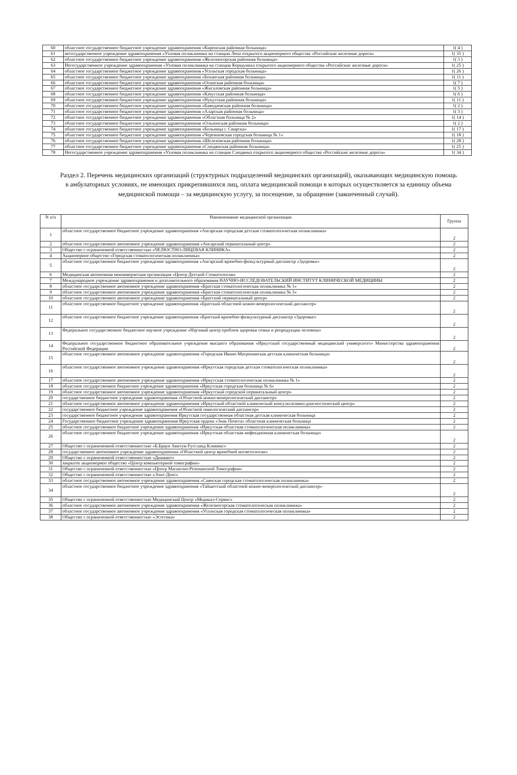| 60 | областное государственное бюджетное учреждение здравоохранения «Киренская районная больница» | 1( 4 ) |
| 61 | негосударственное учреждение здравоохранения «Узловая поликлиника на станции Лена открытого акционерного общества «Российские железные дороги» | 1( 35 ) |
| 62 | областное государственное бюджетное учреждение здравоохранения «Железногорская районная больница» | 1( 3 ) |
| 63 | Негосударственное учреждение здравоохранения «Узловая поликлиника на станции Коршуниха открытого акционерного общества «Российские железные дороги» | 1( 25 ) |
| 64 | областное государственное бюджетное учреждение здравоохранения «Усольская городская больница» | 1( 26 ) |
| 65 | областное государственное бюджетное учреждение здравоохранения «Боханская районная больница» | 1( 11 ) |
| 66 | областное государственное бюджетное учреждение здравоохранения «Осинская районная больница» | 1( 7 ) |
| 67 | областное государственное бюджетное учреждение здравоохранения «Жигаловская районная больница» | 1( 5 ) |
| 68 | областное государственное бюджетное учреждение здравоохранения «Качугская районная больница» | 1( 6 ) |
| 69 | областное государственное бюджетное учреждение здравоохранения «Нукутская районная больница» | 1( 11 ) |
| 70 | областное государственное бюджетное учреждение здравоохранения «Баяндаевская районная больница» | 1( 2 ) |
| 71 | областное государственное бюджетное учреждение здравоохранения «Аларская районная больница» | 1( 3 ) |
| 72 | областное государственное бюджетное учреждение здравоохранения «Областная больница № 2» | 1( 14 ) |
| 73 | областное государственное бюджетное учреждение здравоохранения «Ольхонская районная больница» | 1( 2 ) |
| 74 | областное государственное бюджетное учреждение здравоохранения «Больница г. Свирска» | 1( 17 ) |
| 75 | областное государственное бюджетное учреждение здравоохранения «Черемховская городская больница № 1» | 1( 18 ) |
| 76 | областное государственное бюджетное учреждение здравоохранения «Шелеховская районная больница» | 1( 28 ) |
| 77 | областное государственное бюджетное учреждение здравоохранения «Слюдянская районная больница» | 1( 25 ) |
| 78 | Негосударственное учреждение здравоохранения «Узловая поликлиника на станции Слюдянка открытого акционерного общества «Российские железные дороги» | 1( 34 ) |
Раздел 2. Перечень медицинских организаций (структурных подразделений медицинских организаций), оказывающих медицинскую помощь в амбулаторных условиях, не имеющих прикрепившихся лиц, оплата медицинской помощи в которых осуществляется за единицу объема медицинской помощи – за медицинскую услугу, за посещение, за обращение (законченный случай).
| N п/п | Наименование медицинской организации | Группа |
| --- | --- | --- |
| 1 | областное государственное бюджетное учреждение здравоохранения «Ангарская городская детская стоматологическая поликлиника» | 2 |
| 2 | областное государственное автономное учреждение здравоохранения «Ангарский перинатальный центр» | 2 |
| 3 | Общество с ограниченной ответственностью «ЧЕЛЮСТНО-ЛИЦЕВАЯ КЛИНИКА» | 2 |
| 4 | Акционерное общество «Городская стоматологическая поликлиника» | 2 |
| 5 | областное государственное бюджетное учреждение здравоохранения «Ангарский врачебно-физкультурный диспансер «Здоровье» | 2 |
| 6 | Медицинская автономная некоммерческая организация «Центр Детской Стоматологии» | 2 |
| 7 | Международное учреждение здравоохранения и дополнительного образования НАУЧНО-ИССЛЕДОВАТЕЛЬСКИЙ ИНСТИТУТ КЛИНИЧЕСКОЙ МЕДИЦИНЫ | 2 |
| 8 | областное государственное автономное учреждение здравоохранения «Братская стоматологическая поликлиника № 1» | 2 |
| 9 | областное государственное автономное учреждение здравоохранения «Братская стоматологическая поликлиника № 3» | 2 |
| 10 | областное государственное автономное учреждение здравоохранения «Братский перинатальный центр» | 2 |
| 11 | областное государственное бюджетное учреждение здравоохранения «Братский областной кожно-венерологический диспансер» | 2 |
| 12 | областное государственное бюджетное учреждение здравоохранения «Братский врачебно-физкультурный диспансер «Здоровье» | 2 |
| 13 | Федеральное государственное бюджетное научное учреждение «Научный центр проблем здоровья семьи и репродукции человека» | 2 |
| 14 | Федеральное государственное бюджетное образовательное учреждение высшего образования «Иркутский государственный медицинский университет» Министерства здравоохранения Российской Федерации | 2 |
| 15 | областное государственное автономное учреждение здравоохранения «Городская Ивано-Матренинская детская клиническая больница» | 2 |
| 16 | областное государственное автономное учреждение здравоохранения «Иркутская городская детская стоматологическая поликлиника» | 2 |
| 17 | областное государственное автономное учреждение здравоохранения «Иркутская стоматологическая поликлиника № 1» | 2 |
| 18 | областное государственное бюджетное учреждение здравоохранения «Иркутская городская больница № 6» | 2 |
| 19 | областное государственное автономное учреждение здравоохранения «Иркутский городской перинатальный центр» | 2 |
| 20 | государственное бюджетное учреждение здравоохранения «Областной кожно-венерологический диспансер» | 2 |
| 21 | областное государственное автономное учреждение здравоохранения «Иркутский областной клинический консультативно-диагностический центр» | 2 |
| 22 | государственное бюджетное учреждение здравоохранения «Областной онкологический диспансер» | 2 |
| 23 | государственное бюджетное учреждение здравоохранения Иркутская государственная областная детская клиническая больница | 2 |
| 24 | Государственное бюджетное учреждение здравоохранения Иркутская ордена «Знак Почета» областная клиническая больница | 2 |
| 25 | областное государственное бюджетное учреждение здравоохранения «Иркутская областная стоматологическая поликлиника» | 2 |
| 26 | областное государственное бюджетное учреждение здравоохранения «Иркутская областная инфекционная клиническая больница» | 2 |
| 27 | Общество с ограниченной ответственностью «Б.Браун Авитум Руссланд Клиникс» | 2 |
| 28 | государственное автономное учреждение здравоохранения «Областной центр врачебной косметологии» | 2 |
| 29 | Общество с ограниченной ответственностью «Диамант» | 2 |
| 30 | закрытое акционерное общество «Центр компьютерной томографии» | 2 |
| 31 | Общество с ограниченной ответственностью «Центр Магнитно-Резонансной Томографии» | 2 |
| 32 | Общество с ограниченной ответственностью «Элит-Дент» | 2 |
| 33 | областное государственное автономное учреждение здравоохранения «Саянская городская стоматологическая поликлиника» | 2 |
| 34 | областное государственное бюджетное учреждение здравоохранения «Тайшетский областной кожно-венерологический диспансер» | 2 |
| 35 | Общество с ограниченной ответственностью Медицинский Центр «Медикал-Сервис» | 2 |
| 36 | областное государственное автономное учреждение здравоохранения «Железногорская стоматологическая поликлиника» | 2 |
| 37 | областное государственное автономное учреждение здравоохранения «Усольская городская стоматологическая поликлиника» | 2 |
| 38 | Общество с ограниченной ответственностью «Эстетика» | 2 |